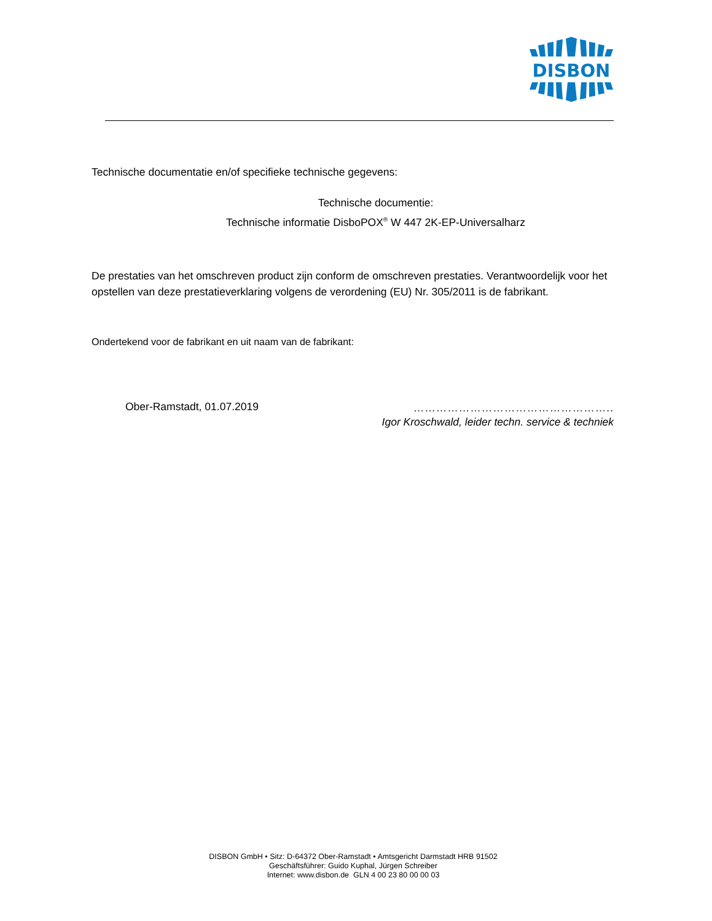DISBON
Technische documentatie en/of specifieke technische gegevens:
Technische documentie:
Technische informatie DisboPOX<sup>®</sup> W 447 2K-EP-Universalharz
De prestaties van het omschreven product zijn conform de omschreven prestaties. Verantwoordelijk voor het opstellen van deze prestatieverklaring volgens de verordening (EU) Nr. 305/2011 is de fabrikant.
Ondertekend voor de fabrikant en uit naam van de fabrikant:
Ober-Ramstadt, 01.07.2019 ……………………………………………..
Igor Kroschwald, leider techn. service & techniek
DISBON GmbH • Sitz: D-64372 Ober-Ramstadt • Amtsgericht Darmstadt HRB 91502
Geschäftsführer: Guido Kuphal, Jürgen Schreiber
Internet: www.disbon.de GLN 4 00 23 80 00 00 03